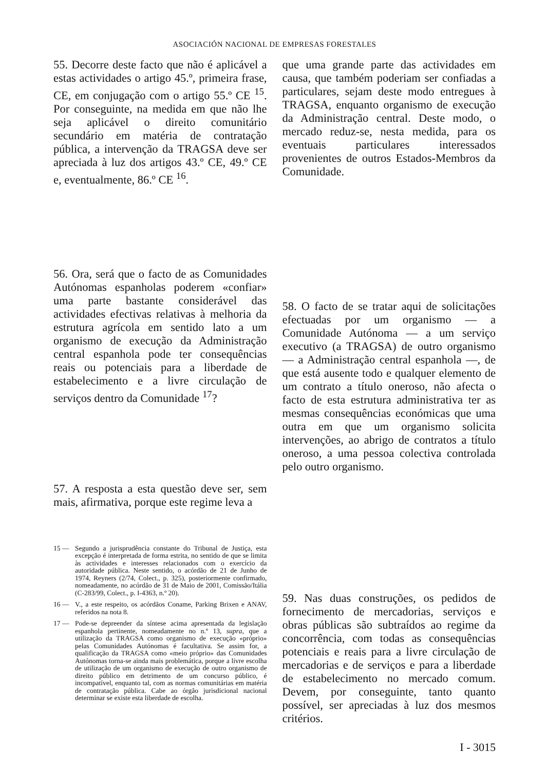ASOCIACIÓN NACIONAL DE EMPRESAS FORESTALES
55. Decorre deste facto que não é aplicável a estas actividades o artigo 45.º, primeira frase, CE, em conjugação com o artigo 55.º CE <sup>15</sup>. Por conseguinte, na medida em que não lhe seja aplicável o direito comunitário secundário em matéria de contratação pública, a intervenção da TRAGSA deve ser apreciada à luz dos artigos 43.º CE, 49.º CE e, eventualmente, 86.º CE <sup>16</sup>.
56. Ora, será que o facto de as Comunidades Autónomas espanholas poderem «confiar» uma parte bastante considerável das actividades efectivas relativas à melhoria da estrutura agrícola em sentido lato a um organismo de execução da Administração central espanhola pode ter consequências reais ou potenciais para a liberdade de estabelecimento e a livre circulação de serviços dentro da Comunidade <sup>17</sup>?
57. A resposta a esta questão deve ser, sem mais, afirmativa, porque este regime leva a
15 — Segundo a jurisprudência constante do Tribunal de Justiça, esta excepção é interpretada de forma estrita, no sentido de que se limita às actividades e interesses relacionados com o exercício da autoridade pública. Neste sentido, o acórdão de 21 de Junho de 1974, Reyners (2/74, Colect., p. 325), posteriormente confirmado, nomeadamente, no acórdão de 31 de Maio de 2001, Comissão/Itália (C-283/99, Colect., p. I-4363, n.º 20).
16 — V., a este respeito, os acórdãos Coname, Parking Brixen e ANAV, referidos na nota 8.
17 — Pode-se depreender da síntese acima apresentada da legislação espanhola pertinente, nomeadamente no n.º 13, supra, que a utilização da TRAGSA como organismo de execução «próprio» pelas Comunidades Autónomas é facultativa. Se assim for, a qualificação da TRAGSA como «meio próprio» das Comunidades Autónomas torna-se ainda mais problemática, porque a livre escolha de utilização de um organismo de execução de outro organismo de direito público em detrimento de um concurso público, é incompatível, enquanto tal, com as normas comunitárias em matéria de contratação pública. Cabe ao órgão jurisdicional nacional determinar se existe esta liberdade de escolha.
que uma grande parte das actividades em causa, que também poderiam ser confiadas a particulares, sejam deste modo entregues à TRAGSA, enquanto organismo de execução da Administração central. Deste modo, o mercado reduz-se, nesta medida, para os eventuais particulares interessados provenientes de outros Estados-Membros da Comunidade.
58. O facto de se tratar aqui de solicitações efectuadas por um organismo — a Comunidade Autónoma — a um serviço executivo (a TRAGSA) de outro organismo — a Administração central espanhola —, de que está ausente todo e qualquer elemento de um contrato a título oneroso, não afecta o facto de esta estrutura administrativa ter as mesmas consequências económicas que uma outra em que um organismo solicita intervenções, ao abrigo de contratos a título oneroso, a uma pessoa colectiva controlada pelo outro organismo.
59. Nas duas construções, os pedidos de fornecimento de mercadorias, serviços e obras públicas são subtraídos ao regime da concorrência, com todas as consequências potenciais e reais para a livre circulação de mercadorias e de serviços e para a liberdade de estabelecimento no mercado comum. Devem, por conseguinte, tanto quanto possível, ser apreciadas à luz dos mesmos critérios.
I - 3015